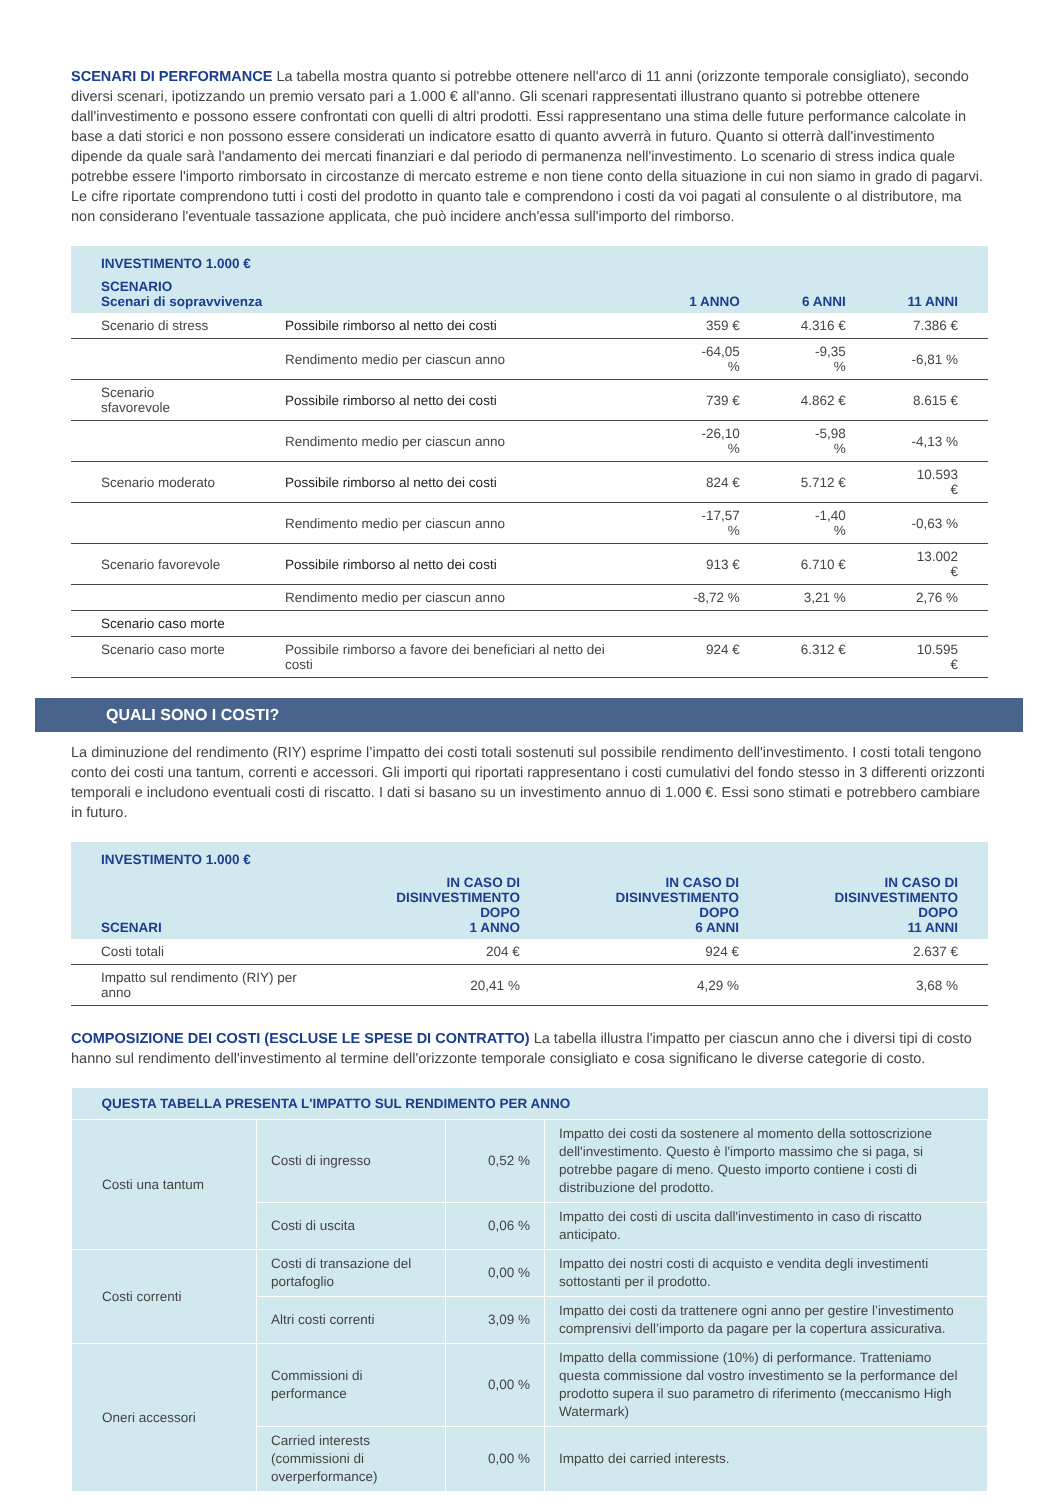SCENARI DI PERFORMANCE La tabella mostra quanto si potrebbe ottenere nell'arco di 11 anni (orizzonte temporale consigliato), secondo diversi scenari, ipotizzando un premio versato pari a 1.000 € all'anno. Gli scenari rappresentati illustrano quanto si potrebbe ottenere dall'investimento e possono essere confrontati con quelli di altri prodotti. Essi rappresentano una stima delle future performance calcolate in base a dati storici e non possono essere considerati un indicatore esatto di quanto avverrà in futuro. Quanto si otterrà dall'investimento dipende da quale sarà l'andamento dei mercati finanziari e dal periodo di permanenza nell'investimento. Lo scenario di stress indica quale potrebbe essere l'importo rimborsato in circostanze di mercato estreme e non tiene conto della situazione in cui non siamo in grado di pagarvi. Le cifre riportate comprendono tutti i costi del prodotto in quanto tale e comprendono i costi da voi pagati al consulente o al distributore, ma non considerano l'eventuale tassazione applicata, che può incidere anch'essa sull'importo del rimborso.
| INVESTIMENTO 1.000 € | | | | |
| --- | --- | --- | --- | --- |
| SCENARIO Scenari di sopravvivenza | | 1 ANNO | 6 ANNI | 11 ANNI |
| Scenario di stress | Possibile rimborso al netto dei costi | 359 € | 4.316 € | 7.386 € |
| | Rendimento medio per ciascun anno | -64,05 % | -9,35 % | -6,81 % |
| Scenario sfavorevole | Possibile rimborso al netto dei costi | 739 € | 4.862 € | 8.615 € |
| | Rendimento medio per ciascun anno | -26,10 % | -5,98 % | -4,13 % |
| Scenario moderato | Possibile rimborso al netto dei costi | 824 € | 5.712 € | 10.593 € |
| | Rendimento medio per ciascun anno | -17,57 % | -1,40 % | -0,63 % |
| Scenario favorevole | Possibile rimborso al netto dei costi | 913 € | 6.710 € | 13.002 € |
| | Rendimento medio per ciascun anno | -8,72 % | 3,21 % | 2,76 % |
| Scenario caso morte | | | | |
| Scenario caso morte | Possibile rimborso a favore dei beneficiari al netto dei costi | 924 € | 6.312 € | 10.595 € |
QUALI SONO I COSTI?
La diminuzione del rendimento (RIY) esprime l’impatto dei costi totali sostenuti sul possibile rendimento dell'investimento. I costi totali tengono conto dei costi una tantum, correnti e accessori. Gli importi qui riportati rappresentano i costi cumulativi del fondo stesso in 3 differenti orizzonti temporali e includono eventuali costi di riscatto. I dati si basano su un investimento annuo di 1.000 €. Essi sono stimati e potrebbero cambiare in futuro.
| INVESTIMENTO 1.000 € | | | |
| --- | --- | --- | --- |
| SCENARI | IN CASO DI DISINVESTIMENTO DOPO 1 ANNO | IN CASO DI DISINVESTIMENTO DOPO 6 ANNI | IN CASO DI DISINVESTIMENTO DOPO 11 ANNI |
| Costi totali | 204 € | 924 € | 2.637 € |
| Impatto sul rendimento (RIY) per anno | 20,41 % | 4,29 % | 3,68 % |
COMPOSIZIONE DEI COSTI (ESCLUSE LE SPESE DI CONTRATTO) La tabella illustra l'impatto per ciascun anno che i diversi tipi di costo hanno sul rendimento dell'investimento al termine dell'orizzonte temporale consigliato e cosa significano le diverse categorie di costo.
| QUESTA TABELLA PRESENTA L'IMPATTO SUL RENDIMENTO PER ANNO | | | |
| --- | --- | --- | --- |
| Costi una tantum | Costi di ingresso | 0,52 % | Impatto dei costi da sostenere al momento della sottoscrizione dell'investimento. Questo è l'importo massimo che si paga, si potrebbe pagare di meno. Questo importo contiene i costi di distribuzione del prodotto. |
| | Costi di uscita | 0,06 % | Impatto dei costi di uscita dall'investimento in caso di riscatto anticipato. |
| Costi correnti | Costi di transazione del portafoglio | 0,00 % | Impatto dei nostri costi di acquisto e vendita degli investimenti sottostanti per il prodotto. |
| | Altri costi correnti | 3,09 % | Impatto dei costi da trattenere ogni anno per gestire l’investimento comprensivi dell’importo da pagare per la copertura assicurativa. |
| Oneri accessori | Commissioni di performance | 0,00 % | Impatto della commissione (10%) di performance. Tratteniamo questa commissione dal vostro investimento se la performance del prodotto supera il suo parametro di riferimento (meccanismo High Watermark) |
| | Carried interests (commissioni di overperformance) | 0,00 % | Impatto dei carried interests. |